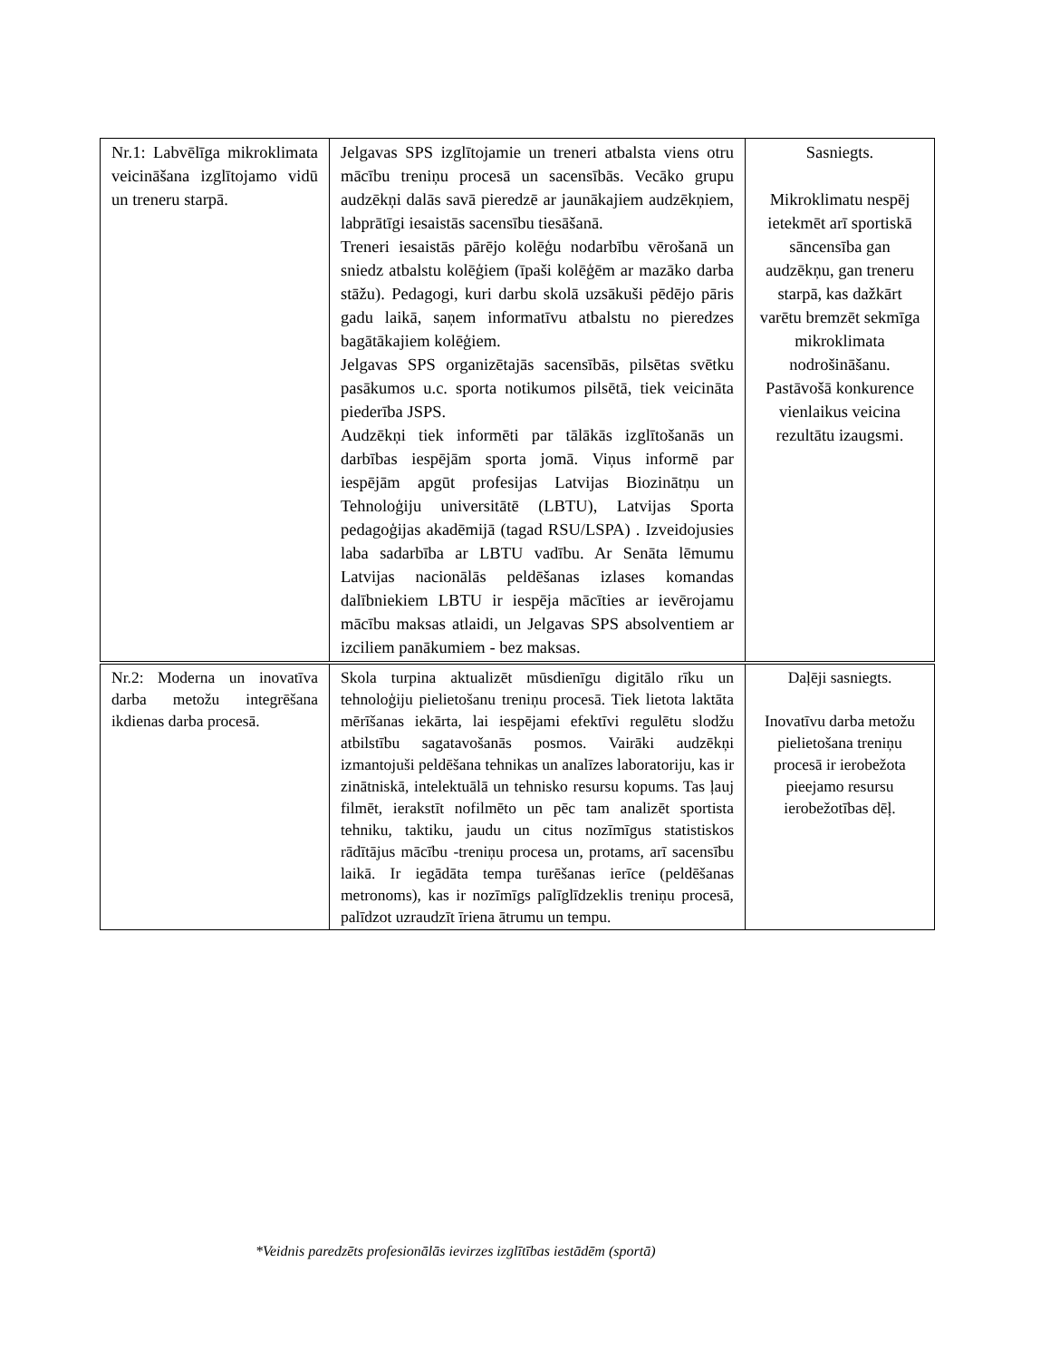| Nr.1: Labvēlīga mikroklimata veicināšana izglītojamo vidū un treneru starpā. | Jelgavas SPS izglītojamie un treneri atbalsta viens otru mācību treniņu procesā un sacensībās. Vecāko grupu audzēkņi dalās savā pieredzē ar jaunākajiem audzēkņiem, labprātīgi iesaistās sacensību tiesāšanā. Treneri iesaistās pārējo kolēģu nodarbību vērošanā un sniedz atbalstu kolēģiem (īpaši kolēģēm ar mazāko darba stāžu). Pedagogi, kuri darbu skolā uzsākuši pēdējo pāris gadu laikā, saņem informatīvu atbalstu no pieredzes bagātākajiem kolēģiem. Jelgavas SPS organizētajās sacensībās, pilsētas svētku pasākumos u.c. sporta notikumos pilsētā, tiek veicināta piederība JSPS. Audzēkņi tiek informēti par tālākās izglītošanās un darbības iespējām sporta jomā. Viņus informē par iespējām apgūt profesijas Latvijas Biozinātņu un Tehnoloģiju universitātē (LBTU), Latvijas Sporta pedagoģijas akadēmijā (tagad RSU/LSPA) . Izveidojusies laba sadarbība ar LBTU vadību. Ar Senāta lēmumu Latvijas nacionālās peldēšanas izlases komandas dalībniekiem LBTU ir iespēja mācīties ar ievērojamu mācību maksas atlaidi, un Jelgavas SPS absolventiem ar izciliem panākumiem - bez maksas. | Sasniegts. Mikroklimatu nespēj ietekmēt arī sportiskā sāncensība gan audzēkņu, gan treneru starpā, kas dažkārt varētu bremzēt sekmīga mikroklimata nodrošināšanu. Pastāvošā konkurence vienlaikus veicina rezultātu izaugsmi. |
| Nr.2: Moderna un inovatīva darba metožu integrēšana ikdienas darba procesā. | Skola turpina aktualizēt mūsdienīgu digitālo rīku un tehnoloģiju pielietošanu treniņu procesā. Tiek lietota laktāta mērīšanas iekārta, lai iespējami efektīvi regulētu slodžu atbilstību sagatavošanās posmos. Vairāki audzēkņi izmantojuši peldēšana tehnikas un analīzes laboratoriju, kas ir zinātniskā, intelektuālā un tehnisko resursu kopums. Tas ļauj filmēt, ierakstīt nofilmēto un pēc tam analizēt sportista tehniku, taktiku, jaudu un citus nozīmīgus statistiskos rādītājus mācību -treniņu procesa un, protams, arī sacensību laikā. Ir iegādāta tempa turēšanas ierīce (peldēšanas metronoms), kas ir nozīmīgs palīglīdzeklis treniņu procesā, palīdzot uzraudzīt īriena ātrumu un tempu. | Daļēji sasniegts. Inovatīvu darba metožu pielietošana treniņu procesā ir ierobežota pieejamo resursu ierobežotības dēļ. |
*Veidnis paredzēts profesionālās ievirzes izglītības iestādēm (sportā)